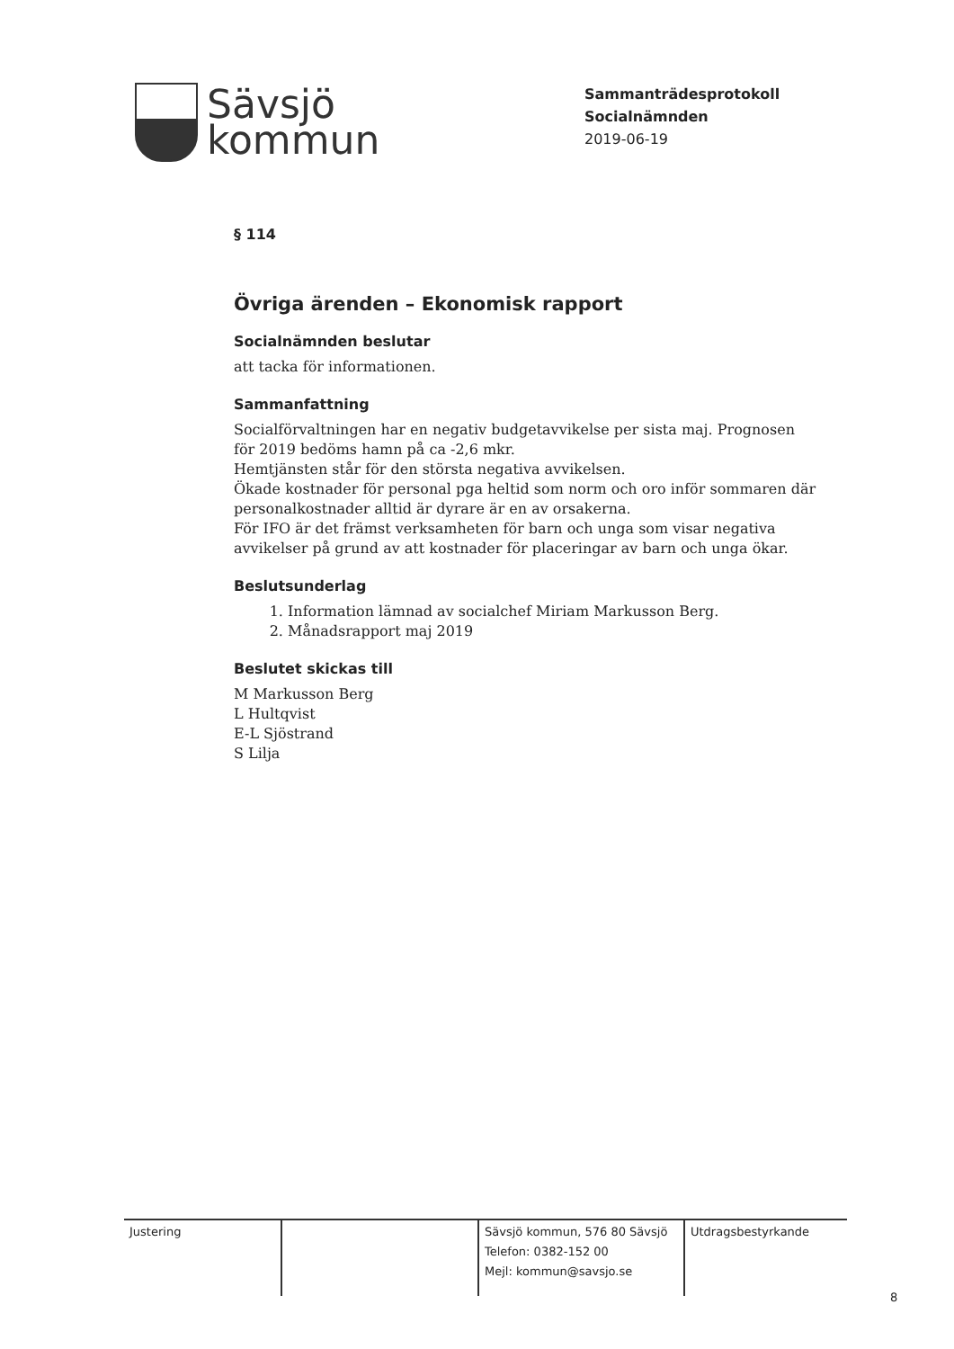Sävsjö
kommun
Sammanträdesprotokoll
Socialnämnden
2019-06-19
§ 114
Övriga ärenden – Ekonomisk rapport
Socialnämnden beslutar
att tacka för informationen.
Sammanfattning
Socialförvaltningen har en negativ budgetavvikelse per sista maj. Prognosen för 2019 bedöms hamn på ca -2,6 mkr.
Hemtjänsten står för den största negativa avvikelsen.
Ökade kostnader för personal pga heltid som norm och oro inför sommaren där personalkostnader alltid är dyrare är en av orsakerna.
För IFO är det främst verksamheten för barn och unga som visar negativa avvikelser på grund av att kostnader för placeringar av barn och unga ökar.
Beslutsunderlag
1. Information lämnad av socialchef Miriam Markusson Berg.
2. Månadsrapport maj 2019
Beslutet skickas till
M Markusson Berg
L Hultqvist
E-L Sjöstrand
S Lilja
Justering Sävsjö kommun, 576 80 Sävsjö
Telefon: 0382-152 00
Mejl: kommun@savsjo.se
Utdragsbestyrkande
8